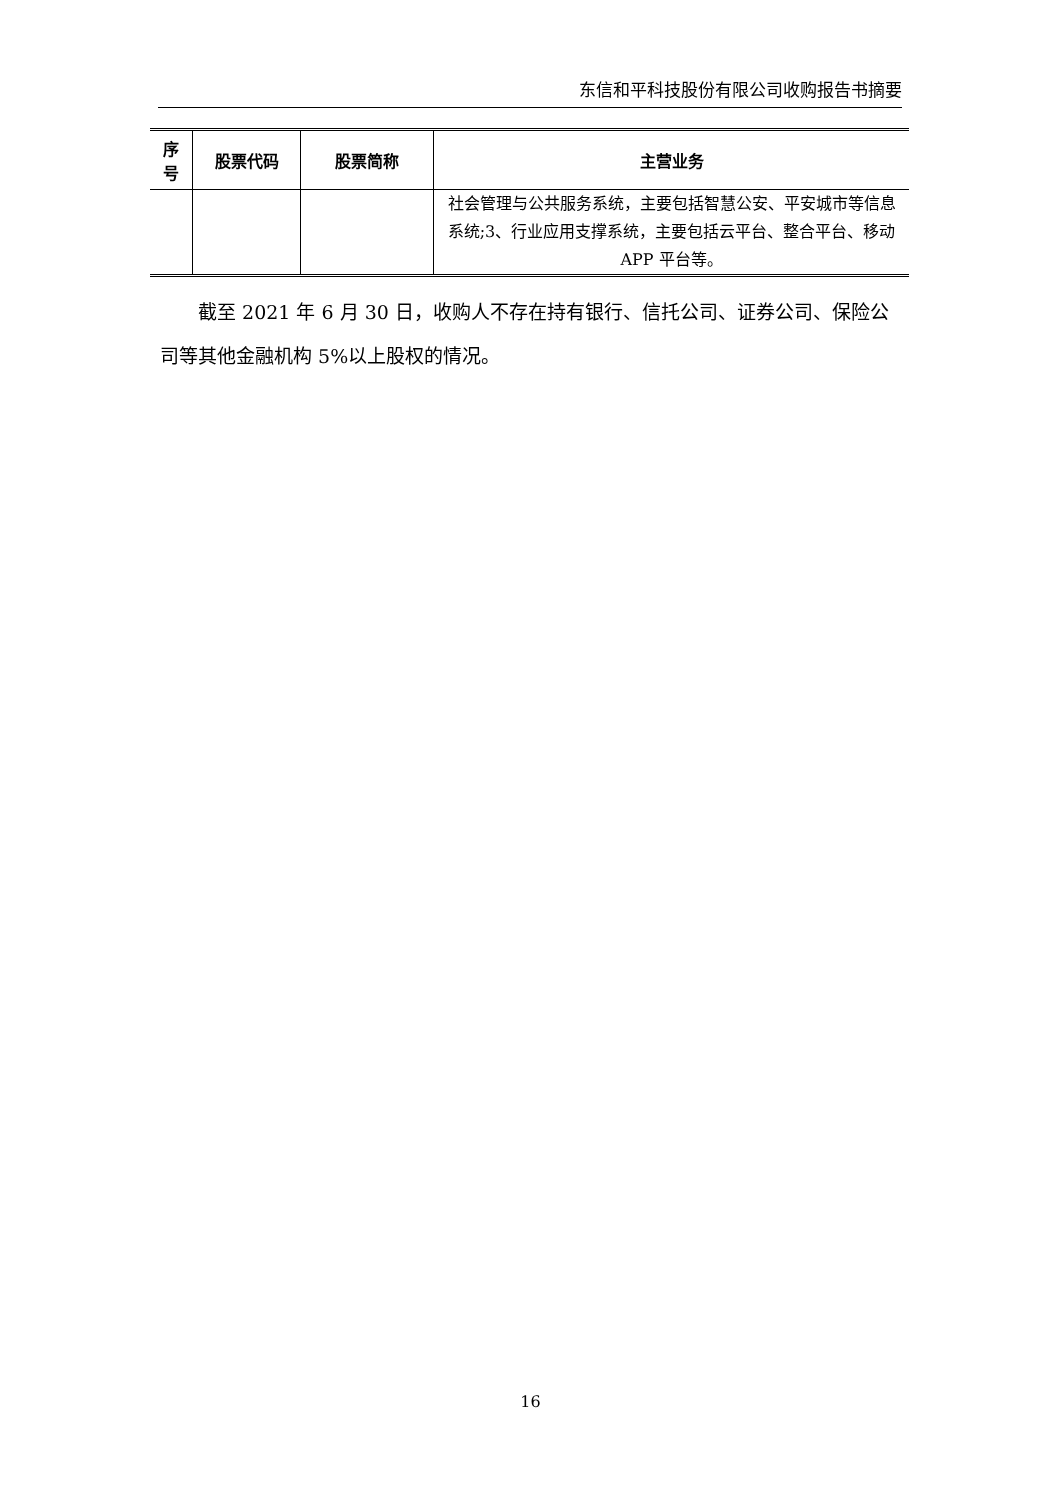东信和平科技股份有限公司收购报告书摘要
| 序 号 | 股票代码 | 股票简称 | 主营业务 |
| --- | --- | --- | --- |
| | | | 社会管理与公共服务系统，主要包括智慧公安、平安城市等信息系统;3、行业应用支撑系统，主要包括云平台、整合平台、移动 APP 平台等。 |
截至 2021 年 6 月 30 日，收购人不存在持有银行、信托公司、证券公司、保险公司等其他金融机构 5%以上股权的情况。
16